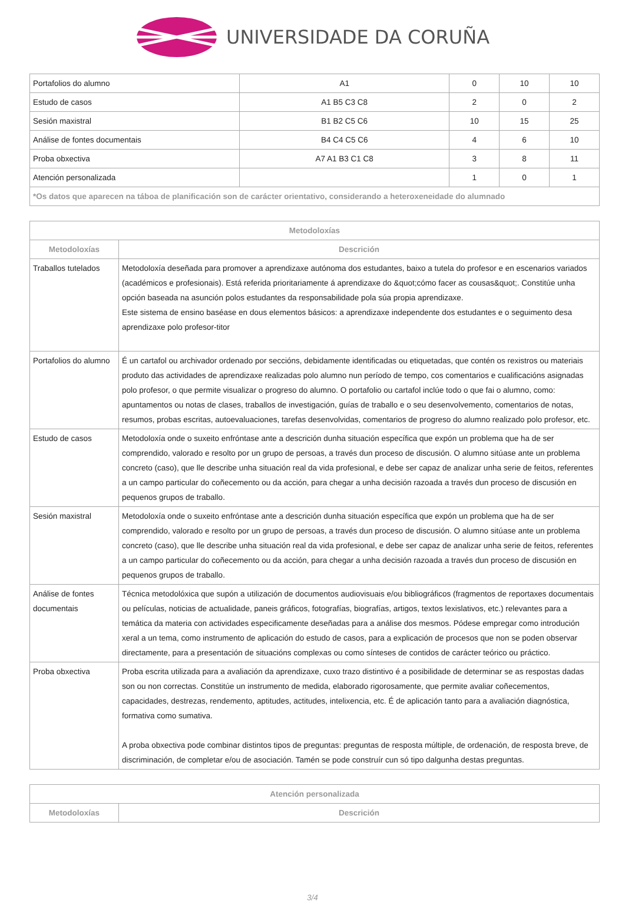UNIVERSIDADE DA CORUÑA
| Portafolios do alumno | A1 | 0 | 10 | 10 |
| Estudo de casos | A1 B5 C3 C8 | 2 | 0 | 2 |
| Sesión maxistral | B1 B2 C5 C6 | 10 | 15 | 25 |
| Análise de fontes documentais | B4 C4 C5 C6 | 4 | 6 | 10 |
| Proba obxectiva | A7 A1 B3 C1 C8 | 3 | 8 | 11 |
| Atención personalizada | | 1 | 0 | 1 |
| *Os datos que aparecen na táboa de planificación son de carácter orientativo, considerando a heteroxeneidade do alumnado | | | | |
| Metodoloxías | |
| --- | --- |
| Metodoloxías | Descrición |
| Traballos tutelados | Metodoloxía deseñada para promover a aprendizaxe autónoma dos estudantes, baixo a tutela do profesor e en escenarios variados (académicos e profesionais). Está referida prioritariamente á aprendizaxe do &quot;cómo facer as cousas&quot;. Constitúe unha opción baseada na asunción polos estudantes da responsabilidade pola súa propia aprendizaxe. Este sistema de ensino baséase en dous elementos básicos: a aprendizaxe independente dos estudantes e o seguimento desa aprendizaxe polo profesor-titor |
| Portafolios do alumno | É un cartafol ou archivador ordenado por seccións, debidamente identificadas ou etiquetadas, que contén os rexistros ou materiais produto das actividades de aprendizaxe realizadas polo alumno nun período de tempo, cos comentarios e cualificacións asignadas polo profesor, o que permite visualizar o progreso do alumno. O portafolio ou cartafol inclúe todo o que fai o alumno, como: apuntamentos ou notas de clases, traballos de investigación, guías de traballo e o seu desenvolvemento, comentarios de notas, resumos, probas escritas, autoevaluaciones, tarefas desenvolvidas, comentarios de progreso do alumno realizado polo profesor, etc. |
| Estudo de casos | Metodoloxía onde o suxeito enfróntase ante a descrición dunha situación específica que expón un problema que ha de ser comprendido, valorado e resolto por un grupo de persoas, a través dun proceso de discusión. O alumno sitúase ante un problema concreto (caso), que lle describe unha situación real da vida profesional, e debe ser capaz de analizar unha serie de feitos, referentes a un campo particular do coñecemento ou da acción, para chegar a unha decisión razoada a través dun proceso de discusión en pequenos grupos de traballo. |
| Sesión maxistral | Metodoloxía onde o suxeito enfróntase ante a descrición dunha situación específica que expón un problema que ha de ser comprendido, valorado e resolto por un grupo de persoas, a través dun proceso de discusión. O alumno sitúase ante un problema concreto (caso), que lle describe unha situación real da vida profesional, e debe ser capaz de analizar unha serie de feitos, referentes a un campo particular do coñecemento ou da acción, para chegar a unha decisión razoada a través dun proceso de discusión en pequenos grupos de traballo. |
| Análise de fontes documentais | Técnica metodolóxica que supón a utilización de documentos audiovisuais e/ou bibliográficos (fragmentos de reportaxes documentais ou películas, noticias de actualidade, paneis gráficos, fotografías, biografías, artigos, textos lexislativos, etc.) relevantes para a temática da materia con actividades especificamente deseñadas para a análise dos mesmos. Pódese empregar como introdución xeral a un tema, como instrumento de aplicación do estudo de casos, para a explicación de procesos que non se poden observar directamente, para a presentación de situacións complexas ou como sínteses de contidos de carácter teórico ou práctico. |
| Proba obxectiva | Proba escrita utilizada para a avaliación da aprendizaxe, cuxo trazo distintivo é a posibilidade de determinar se as respostas dadas son ou non correctas. Constitúe un instrumento de medida, elaborado rigorosamente, que permite avaliar coñecementos, capacidades, destrezas, rendemento, aptitudes, actitudes, intelixencia, etc. É de aplicación tanto para a avaliación diagnóstica, formativa como sumativa. A proba obxectiva pode combinar distintos tipos de preguntas: preguntas de resposta múltiple, de ordenación, de resposta breve, de discriminación, de completar e/ou de asociación. Tamén se pode construír cun só tipo dalgunha destas preguntas. |
| Atención personalizada | |
| --- | --- |
| Metodoloxías | Descrición |
3/4